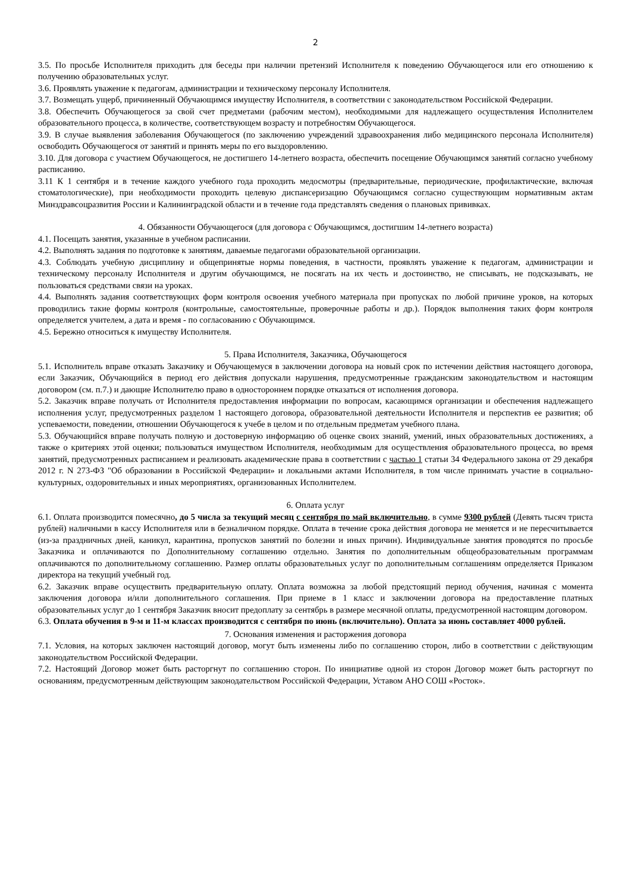2
3.5. По просьбе Исполнителя приходить для беседы при наличии претензий Исполнителя к поведению Обучающегося или его отношению к получению образовательных услуг.
3.6. Проявлять уважение к педагогам, администрации и техническому персоналу Исполнителя.
3.7. Возмещать ущерб, причиненный Обучающимся имуществу Исполнителя, в соответствии с законодательством Российской Федерации.
3.8. Обеспечить Обучающегося за свой счет предметами (рабочим местом), необходимыми для надлежащего осуществления Исполнителем образовательного процесса, в количестве, соответствующем возрасту и потребностям Обучающегося.
3.9. В случае выявления заболевания Обучающегося (по заключению учреждений здравоохранения либо медицинского персонала Исполнителя) освободить Обучающегося от занятий и принять меры по его выздоровлению.
3.10. Для договора с участием Обучающегося, не достигшего 14-летнего возраста, обеспечить посещение Обучающимся занятий согласно учебному расписанию.
3.11 К 1 сентября и в течение каждого учебного года проходить медосмотры (предварительные, периодические, профилактические, включая стоматологические), при необходимости проходить целевую диспансеризацию Обучающимся согласно существующим нормативным актам Минздравсоцразвития России и Калининградской области и в течение года представлять сведения о плановых прививках.
4. Обязанности Обучающегося (для договора с Обучающимся, достигшим 14-летнего возраста)
4.1. Посещать занятия, указанные в учебном расписании.
4.2. Выполнять задания по подготовке к занятиям, даваемые педагогами образовательной организации.
4.3. Соблюдать учебную дисциплину и общепринятые нормы поведения, в частности, проявлять уважение к педагогам, администрации и техническому персоналу Исполнителя и другим обучающимся, не посягать на их честь и достоинство, не списывать, не подсказывать, не пользоваться средствами связи на уроках.
4.4. Выполнять задания соответствующих форм контроля освоения учебного материала при пропусках по любой причине уроков, на которых проводились такие формы контроля (контрольные, самостоятельные, проверочные работы и др.). Порядок выполнения таких форм контроля определяется учителем, а дата и время - по согласованию с Обучающимся.
4.5. Бережно относиться к имуществу Исполнителя.
5. Права Исполнителя, Заказчика, Обучающегося
5.1. Исполнитель вправе отказать Заказчику и Обучающемуся в заключении договора на новый срок по истечении действия настоящего договора, если Заказчик, Обучающийся в период его действия допускали нарушения, предусмотренные гражданским законодательством и настоящим договором (см. п.7.) и дающие Исполнителю право в одностороннем порядке отказаться от исполнения договора.
5.2. Заказчик вправе получать от Исполнителя предоставления информации по вопросам, касающимся организации и обеспечения надлежащего исполнения услуг, предусмотренных разделом 1 настоящего договора, образовательной деятельности Исполнителя и перспектив ее развития; об успеваемости, поведении, отношении Обучающегося к учебе в целом и по отдельным предметам учебного плана.
5.3. Обучающийся вправе получать полную и достоверную информацию об оценке своих знаний, умений, иных образовательных достижениях, а также о критериях этой оценки; пользоваться имуществом Исполнителя, необходимым для осуществления образовательного процесса, во время занятий, предусмотренных расписанием и реализовать академические права в соответствии с частью 1 статьи 34 Федерального закона от 29 декабря 2012 г. N 273-ФЗ "Об образовании в Российской Федерации» и локальными актами Исполнителя, в том числе принимать участие в социально-культурных, оздоровительных и иных мероприятиях, организованных Исполнителем.
6. Оплата услуг
6.1. Оплата производится помесячно, до 5 числа за текущий месяц с сентября по май включительно, в сумме 9300 рублей (Девять тысяч триста рублей) наличными в кассу Исполнителя или в безналичном порядке. Оплата в течение срока действия договора не меняется и не пересчитывается (из-за праздничных дней, каникул, карантина, пропусков занятий по болезни и иных причин). Индивидуальные занятия проводятся по просьбе Заказчика и оплачиваются по Дополнительному соглашению отдельно. Занятия по дополнительным общеобразовательным программам оплачиваются по дополнительному соглашению. Размер оплаты образовательных услуг по дополнительным соглашениям определяется Приказом директора на текущий учебный год.
6.2. Заказчик вправе осуществить предварительную оплату. Оплата возможна за любой предстоящий период обучения, начиная с момента заключения договора и/или дополнительного соглашения. При приеме в 1 класс и заключении договора на предоставление платных образовательных услуг до 1 сентября Заказчик вносит предоплату за сентябрь в размере месячной оплаты, предусмотренной настоящим договором.
6.3. Оплата обучения в 9-м и 11-м классах производится с сентября по июнь (включительно). Оплата за июнь составляет 4000 рублей.
7. Основания изменения и расторжения договора
7.1. Условия, на которых заключен настоящий договор, могут быть изменены либо по соглашению сторон, либо в соответствии с действующим законодательством Российской Федерации.
7.2. Настоящий Договор может быть расторгнут по соглашению сторон. По инициативе одной из сторон Договор может быть расторгнут по основаниям, предусмотренным действующим законодательством Российской Федерации, Уставом АНО СОШ «Росток».